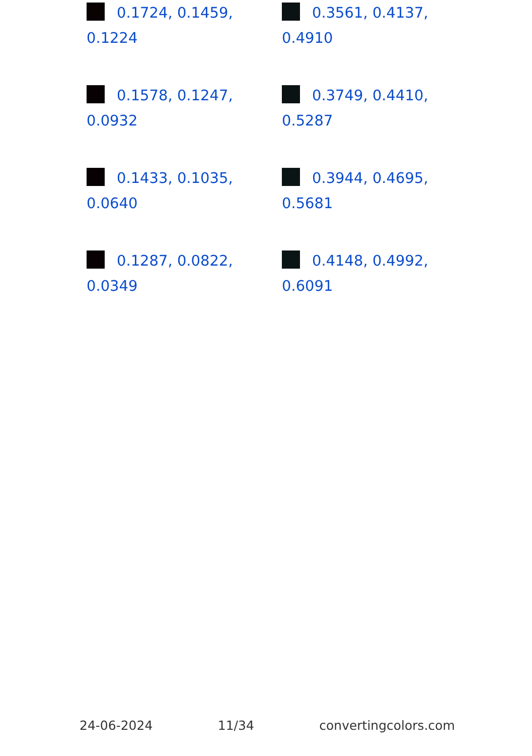0.1724, 0.1459, 0.1224
0.3561, 0.4137, 0.4910
0.1578, 0.1247, 0.0932
0.3749, 0.4410, 0.5287
0.1433, 0.1035, 0.0640
0.3944, 0.4695, 0.5681
0.1287, 0.0822, 0.0349
0.4148, 0.4992, 0.6091
24-06-2024 11/34 convertingcolors.com